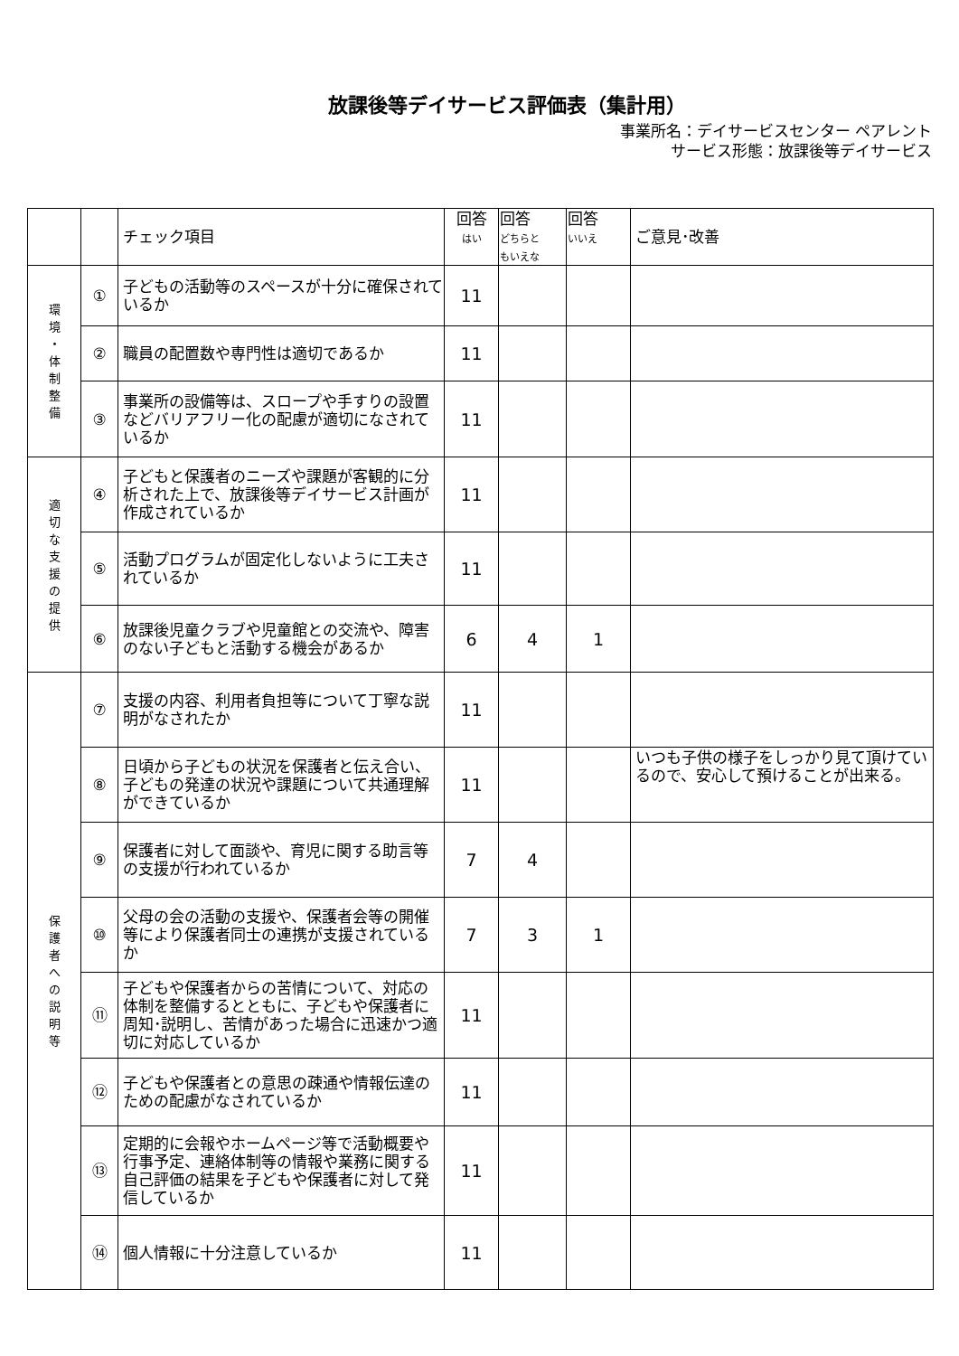放課後等デイサービス評価表（集計用）
事業所名：デイサービスセンター ペアレント
サービス形態：放課後等デイサービス
| | | チェック項目 | 回答 はい | 回答 どちらと もいえな | 回答 いいえ | ご意見･改善 |
| --- | --- | --- | --- | --- | --- | --- |
| 環 境 ・ 体 制 整 備 | ① | 子どもの活動等のスペースが十分に確保されているか | 11 | | | |
| | ② | 職員の配置数や専門性は適切であるか | 11 | | | |
| | ③ | 事業所の設備等は、スロープや手すりの設置などバリアフリー化の配慮が適切になされているか | 11 | | | |
| 適 切 な 支 援 の 提 供 | ④ | 子どもと保護者のニーズや課題が客観的に分析された上で、放課後等デイサービス計画が作成されているか | 11 | | | |
| | ⑤ | 活動プログラムが固定化しないように工夫されているか | 11 | | | |
| | ⑥ | 放課後児童クラブや児童館との交流や、障害のない子どもと活動する機会があるか | 6 | 4 | 1 | |
| 保 護 者 へ の 説 明 等 | ⑦ | 支援の内容、利用者負担等について丁寧な説明がなされたか | 11 | | | |
| | ⑧ | 日頃から子どもの状況を保護者と伝え合い、子どもの発達の状況や課題について共通理解ができているか | 11 | | | いつも子供の様子をしっかり見て頂けているので、安心して預けることが出来る。 |
| | ⑨ | 保護者に対して面談や、育児に関する助言等の支援が行われているか | 7 | 4 | | |
| | ⑩ | 父母の会の活動の支援や、保護者会等の開催等により保護者同士の連携が支援されているか | 7 | 3 | 1 | |
| | ⑪ | 子どもや保護者からの苦情について、対応の体制を整備するとともに、子どもや保護者に周知･説明し、苦情があった場合に迅速かつ適切に対応しているか | 11 | | | |
| | ⑫ | 子どもや保護者との意思の疎通や情報伝達のための配慮がなされているか | 11 | | | |
| | ⑬ | 定期的に会報やホームページ等で活動概要や行事予定、連絡体制等の情報や業務に関する自己評価の結果を子どもや保護者に対して発信しているか | 11 | | | |
| | ⑭ | 個人情報に十分注意しているか | 11 | | | |